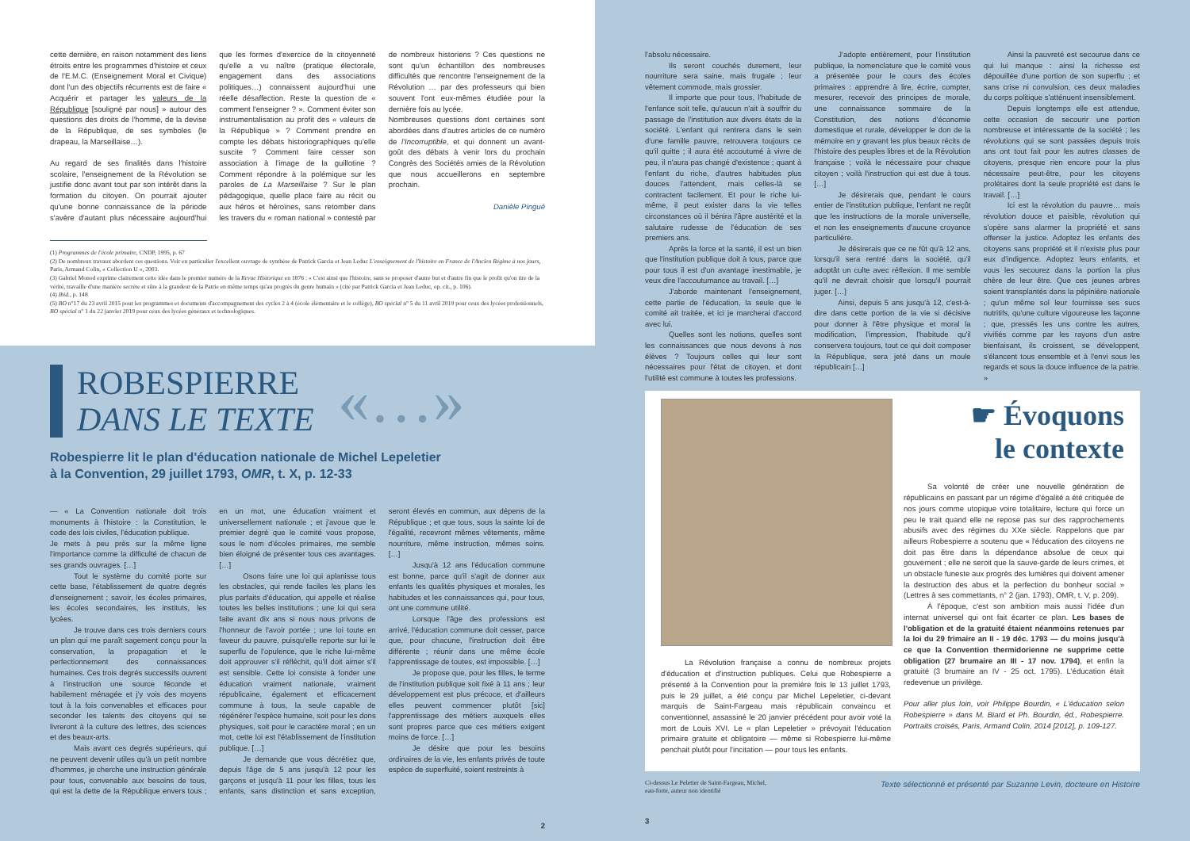cette dernière, en raison notamment des liens étroits entre les programmes d'histoire et ceux de l'E.M.C. (Enseignement Moral et Civique) dont l'un des objectifs récurrents est de faire « Acquérir et partager les valeurs de la République [souligné par nous] » autour des questions des droits de l'homme, de la devise de la République, de ses symboles (le drapeau, la Marseillaise…).
Au regard de ses finalités dans l'histoire scolaire, l'enseignement de la Révolution se justifie donc avant tout par son intérêt dans la formation du citoyen. On pourrait ajouter qu'une bonne connaissance de la période s'avère d'autant plus nécessaire aujourd'hui que les formes d'exercice de la citoyenneté qu'elle a vu naître (pratique électorale, engagement dans des associations politiques…) connaissent aujourd'hui une réelle désaffection. Reste la question de « comment l'enseigner ? ». Comment éviter son instrumentalisation au profit des « valeurs de la République » ? Comment prendre en compte les débats historiographiques qu'elle suscite ? Comment faire cesser son association à l'image de la guillotine ? Comment répondre à la polémique sur les paroles de La Marseillaise ? Sur le plan pédagogique, quelle place faire au récit ou aux héros et héroïnes, sans retomber dans les travers du « roman national » contesté par de nombreux historiens ? Ces questions ne sont qu'un échantillon des nombreuses difficultés que rencontre l'enseignement de la Révolution … par des professeurs qui bien souvent l'ont eux-mêmes étudiée pour la dernière fois au lycée.
Nombreuses questions dont certaines sont abordées dans d'autres articles de ce numéro de l'Incorruptible, et qui donnent un avant-goût des débats à venir lors du prochain Congrès des Sociétés amies de la Révolution que nous accueillerons en septembre prochain.
Danièle Pingué
(1) Programmes de l'école primaire, CNDP, 1995, p. 67
(2) De nombreux travaux abordent ces questions. Voir en particulier l'excellent ouvrage de synthèse de Patrick Garcia et Jean Leduc L'enseignement de l'histoire en France de l'Ancien Régime à nos jours, Paris, Armand Colin, « Collection U », 2003.
(3) Gabriel Monod exprime clairement cette idée dans le premier numéro de la Revue Historique en 1876 : « C'est ainsi que l'histoire, sans se proposer d'autre but et d'autre fin que le profit qu'on tire de la vérité, travaille d'une manière secrète et sûre à la grandeur de la Patrie en même temps qu'au progrès du genre humain » (cité par Patrick Garcia et Jean Leduc, op. cit., p. 106).
(4) Ibid., p. 148
(5) BO n°17 du 23 avril 2015 pour les programmes et documents d'accompagnement des cycles 2 à 4 (école élémentaire et le collège), BO spécial n° 5 du 11 avril 2019 pour ceux des lycées professionnels, BO spécial n° 1 du 22 janvier 2019 pour ceux des lycées généraux et technologiques.
ROBESPIERRE
DANS LE TEXTE
«…»
Robespierre lit le plan d'éducation nationale de Michel Lepeletier
à la Convention, 29 juillet 1793, OMR, t. X, p. 12-33
— « La Convention nationale doit trois monuments à l'histoire : la Constitution, le code des lois civiles, l'éducation publique.
Je mets à peu près sur la même ligne l'importance comme la difficulté de chacun de ses grands ouvrages. […]
Tout le système du comité porte sur cette base, l'établissement de quatre degrés d'enseignement ; savoir, les écoles primaires, les écoles secondaires, les instituts, les lycées.
Je trouve dans ces trois derniers cours un plan qui me paraît sagement conçu pour la conservation, la propagation et le perfectionnement des connaissances humaines. Ces trois degrés successifs ouvrent à l'instruction une source féconde et habilement ménagée et j'y vois des moyens tout à la fois convenables et efficaces pour seconder les talents des citoyens qui se livreront à la culture des lettres, des sciences et des beaux-arts.
Mais avant ces degrés supérieurs, qui ne peuvent devenir utiles qu'à un petit nombre d'hommes, je cherche une instruction générale pour tous, convenable aux besoins de tous, qui est la dette de la République envers tous ; en un mot, une éducation vraiment et universellement nationale ; et j'avoue que le premier degré que le comité vous propose, sous le nom d'écoles primaires, me semble bien éloigné de présenter tous ces avantages. […]
Osons faire une loi qui aplanisse tous les obstacles, qui rende faciles les plans les plus parfaits d'éducation, qui appelle et réalise toutes les belles institutions ; une loi qui sera faite avant dix ans si nous nous privons de l'honneur de l'avoir portée ; une loi toute en faveur du pauvre, puisqu'elle reporte sur lui le superflu de l'opulence, que le riche lui-même doit approuver s'il réfléchit, qu'il doit aimer s'il est sensible. Cette loi consiste à fonder une éducation vraiment nationale, vraiment républicaine, également et efficacement commune à tous, la seule capable de régénérer l'espèce humaine, soit pour les dons physiques, soit pour le caractère moral ; en un mot, cette loi est l'établissement de l'institution publique. […]
Je demande que vous décrétiez que, depuis l'âge de 5 ans jusqu'à 12 pour les garçons et jusqu'à 11 pour les filles, tous les enfants, sans distinction et sans exception, seront élevés en commun, aux dépens de la République ; et que tous, sous la sainte loi de l'égalité, recevront mêmes vêtements, même nourriture, même instruction, mêmes soins. […]
Jusqu'à 12 ans l'éducation commune est bonne, parce qu'il s'agit de donner aux enfants les qualités physiques et morales, les habitudes et les connaissances qui, pour tous, ont une commune utilité.
Lorsque l'âge des professions est arrivé, l'éducation commune doit cesser, parce que, pour chacune, l'instruction doit être différente ; réunir dans une même école l'apprentissage de toutes, est impossible. […]
Je propose que, pour les filles, le terme de l'institution publique soit fixé à 11 ans ; leur développement est plus précoce, et d'ailleurs elles peuvent commencer plutôt [sic] l'apprentissage des métiers auxquels elles sont propres parce que ces métiers exigent moins de force. […]
Je désire que pour les besoins ordinaires de la vie, les enfants privés de toute espèce de superfluité, soient restreints à
2
l'absolu nécessaire.
Ils seront couchés durement, leur nourriture sera saine, mais frugale ; leur vêtement commode, mais grossier.
Il importe que pour tous, l'habitude de l'enfance soit telle, qu'aucun n'ait à souffrir du passage de l'institution aux divers états de la société. L'enfant qui rentrera dans le sein d'une famille pauvre, retrouvera toujours ce qu'il quitte ; il aura été accoutumé à vivre de peu, il n'aura pas changé d'existence ; quant à l'enfant du riche, d'autres habitudes plus douces l'attendent, mais celles-là se contractent facilement. Et pour le riche lui-même, il peut exister dans la vie telles circonstances où il bénira l'âpre austérité et la salutaire rudesse de l'éducation de ses premiers ans.
Après la force et la santé, il est un bien que l'institution publique doit à tous, parce que pour tous il est d'un avantage inestimable, je veux dire l'accoutumance au travail. […]
J'aborde maintenant l'enseignement, cette partie de l'éducation, la seule que le comité ait traitée, et ici je marcherai d'accord avec lui.
Quelles sont les notions, quelles sont les connaissances que nous devons à nos élèves ? Toujours celles qui leur sont nécessaires pour l'état de citoyen, et dont l'utilité est commune à toutes les professions.
J'adopte entièrement, pour l'institution publique, la nomenclature que le comité vous a présentée pour le cours des écoles primaires : apprendre à lire, écrire, compter, mesurer, recevoir des principes de morale, une connaissance sommaire de la Constitution, des notions d'économie domestique et rurale, développer le don de la mémoire en y gravant les plus beaux récits de l'histoire des peuples libres et de la Révolution française ; voilà le nécessaire pour chaque citoyen ; voilà l'instruction qui est due à tous. […]
Je désirerais que, pendant le cours entier de l'institution publique, l'enfant ne reçût que les instructions de la morale universelle, et non les enseignements d'aucune croyance particulière.
Je désirerais que ce ne fût qu'à 12 ans, lorsqu'il sera rentré dans la société, qu'il adoptât un culte avec réflexion. Il me semble qu'il ne devrait choisir que lorsqu'il pourrait juger. […]
Ainsi, depuis 5 ans jusqu'à 12, c'est-à-dire dans cette portion de la vie si décisive pour donner à l'être physique et moral la modification, l'impression, l'habitude qu'il conservera toujours, tout ce qui doit composer la République, sera jeté dans un moule républicain […]
Ainsi la pauvreté est secourue dans ce qui lui manque : ainsi la richesse est dépouillée d'une portion de son superflu ; et sans crise ni convulsion, ces deux maladies du corps politique s'atténuent insensiblement.
Depuis longtemps elle est attendue, cette occasion de secourir une portion nombreuse et intéressante de la société ; les révolutions qui se sont passées depuis trois ans ont tout fait pour les autres classes de citoyens, presque rien encore pour la plus nécessaire peut-être, pour les citoyens prolétaires dont la seule propriété est dans le travail. […]
Ici est la révolution du pauvre… mais révolution douce et paisible, révolution qui s'opère sans alarmer la propriété et sans offenser la justice. Adoptez les enfants des citoyens sans propriété et il n'existe plus pour eux d'indigence. Adoptez leurs enfants, et vous les secourez dans la portion la plus chère de leur être. Que ces jeunes arbres soient transplantés dans la pépinière nationale ; qu'un même sol leur fournisse ses sucs nutritifs, qu'une culture vigoureuse les façonne ; que, pressés les uns contre les autres, vivifiés comme par les rayons d'un astre bienfaisant, ils croissent, se développent, s'élancent tous ensemble et à l'envi sous les regards et sous la douce influence de la patrie. »
La Révolution française a connu de nombreux projets d'éducation et d'instruction publiques. Celui que Robespierre a présenté à la Convention pour la première fois le 13 juillet 1793, puis le 29 juillet, a été conçu par Michel Lepeletier, ci-devant marquis de Saint-Fargeau mais républicain convaincu et conventionnel, assassiné le 20 janvier précédent pour avoir voté la mort de Louis XVI. Le « plan Lepeletier » prévoyait l'éducation primaire gratuite et obligatoire — même si Robespierre lui-même penchait plutôt pour l'incitation — pour tous les enfants.
☛ Évoquons
le contexte
Sa volonté de créer une nouvelle génération de républicains en passant par un régime d'égalité a été critiquée de nos jours comme utopique voire totalitaire, lecture qui force un peu le trait quand elle ne repose pas sur des rapprochements abusifs avec des régimes du XXe siècle. Rappelons que par ailleurs Robespierre a soutenu que « l'éducation des citoyens ne doit pas être dans la dépendance absolue de ceux qui gouvernent ; elle ne seroit que la sauve-garde de leurs crimes, et un obstacle funeste aux progrès des lumières qui doivent amener la destruction des abus et la perfection du bonheur social » (Lettres à ses commettants, n° 2 (jan. 1793), OMR, t. V, p. 209).
À l'époque, c'est son ambition mais aussi l'idée d'un internat universel qui ont fait écarter ce plan. Les bases de l'obligation et de la gratuité étaient néanmoins retenues par la loi du 29 frimaire an II - 19 déc. 1793 — du moins jusqu'à ce que la Convention thermidorienne ne supprime cette obligation (27 brumaire an III - 17 nov. 1794), et enfin la gratuité (3 brumaire an IV - 25 oct. 1795). L'éducation était redevenue un privilège.
Pour aller plus loin, voir Philippe Bourdin, « L'éducation selon Robespierre » dans M. Biard et Ph. Bourdin, éd., Robespierre. Portraits croisés, Paris, Armand Colin, 2014 [2012], p. 109-127.
Ci-dessus Le Peletier de Saint-Fargeau, Michel,
eau-forte, auteur non identifié
Texte sélectionné et présenté par Suzanne Levin, docteure en Histoire
3